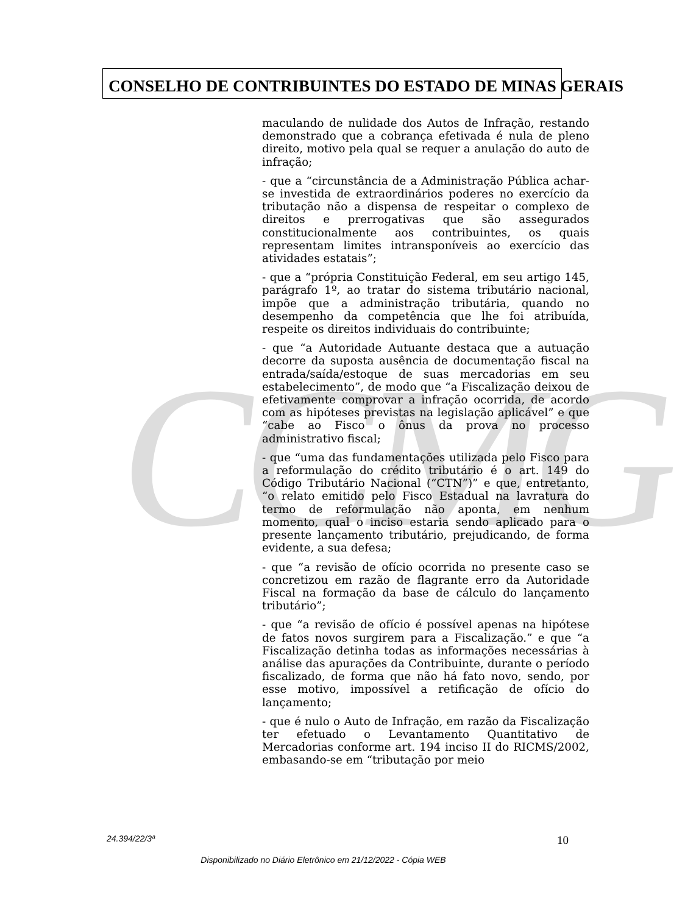CCMG
CONSELHO DE CONTRIBUINTES DO ESTADO DE MINAS GERAIS
maculando de nulidade dos Autos de Infração, restando demonstrado que a cobrança efetivada é nula de pleno direito, motivo pela qual se requer a anulação do auto de infração;
- que a “circunstância de a Administração Pública achar-se investida de extraordinários poderes no exercício da tributação não a dispensa de respeitar o complexo de direitos e prerrogativas que são assegurados constitucionalmente aos contribuintes, os quais representam limites intransponíveis ao exercício das atividades estatais”;
- que a “própria Constituição Federal, em seu artigo 145, parágrafo 1º, ao tratar do sistema tributário nacional, impõe que a administração tributária, quando no desempenho da competência que lhe foi atribuída, respeite os direitos individuais do contribuinte;
- que “a Autoridade Autuante destaca que a autuação decorre da suposta ausência de documentação fiscal na entrada/saída/estoque de suas mercadorias em seu estabelecimento”, de modo que “a Fiscalização deixou de efetivamente comprovar a infração ocorrida, de acordo com as hipóteses previstas na legislação aplicável” e que “cabe ao Fisco o ônus da prova no processo administrativo fiscal;
- que “uma das fundamentações utilizada pelo Fisco para a reformulação do crédito tributário é o art. 149 do Código Tributário Nacional (“CTN”)” e que, entretanto, “o relato emitido pelo Fisco Estadual na lavratura do termo de reformulação não aponta, em nenhum momento, qual o inciso estaria sendo aplicado para o presente lançamento tributário, prejudicando, de forma evidente, a sua defesa;
- que “a revisão de ofício ocorrida no presente caso se concretizou em razão de flagrante erro da Autoridade Fiscal na formação da base de cálculo do lançamento tributário”;
- que “a revisão de ofício é possível apenas na hipótese de fatos novos surgirem para a Fiscalização.” e que “a Fiscalização detinha todas as informações necessárias à análise das apurações da Contribuinte, durante o período fiscalizado, de forma que não há fato novo, sendo, por esse motivo, impossível a retificação de ofício do lançamento;
- que é nulo o Auto de Infração, em razão da Fiscalização ter efetuado o Levantamento Quantitativo de Mercadorias conforme art. 194 inciso II do RICMS/2002, embasando-se em “tributação por meio
24.394/22/3ª 10
Disponibilizado no Diário Eletrônico em 21/12/2022 - Cópia WEB